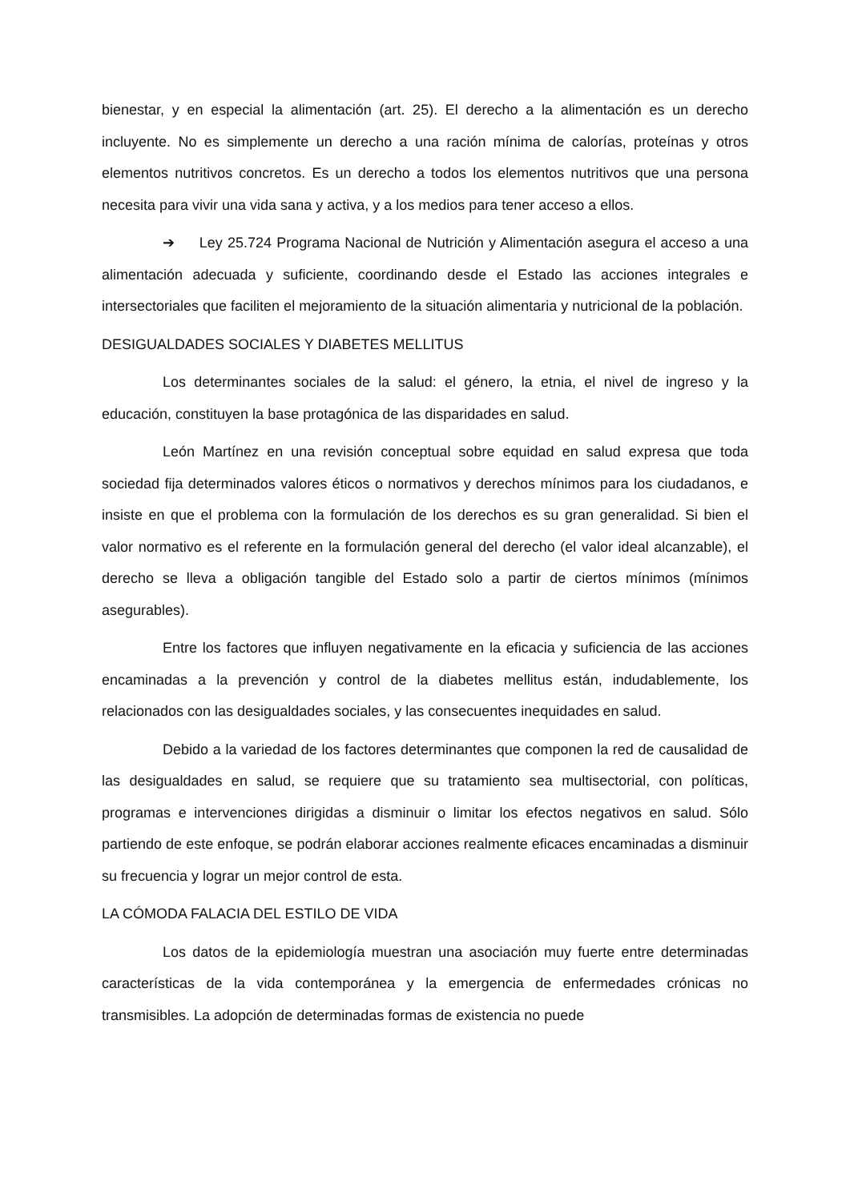bienestar, y en especial la alimentación (art. 25). El derecho a la alimentación es un derecho incluyente. No es simplemente un derecho a una ración mínima de calorías, proteínas y otros elementos nutritivos concretos. Es un derecho a todos los elementos nutritivos que una persona necesita para vivir una vida sana y activa, y a los medios para tener acceso a ellos.
➔ Ley 25.724 Programa Nacional de Nutrición y Alimentación asegura el acceso a una alimentación adecuada y suficiente, coordinando desde el Estado las acciones integrales e intersectoriales que faciliten el mejoramiento de la situación alimentaria y nutricional de la población.
DESIGUALDADES SOCIALES Y DIABETES MELLITUS
Los determinantes sociales de la salud: el género, la etnia, el nivel de ingreso y la educación, constituyen la base protagónica de las disparidades en salud.
León Martínez en una revisión conceptual sobre equidad en salud expresa que toda sociedad fija determinados valores éticos o normativos y derechos mínimos para los ciudadanos, e insiste en que el problema con la formulación de los derechos es su gran generalidad. Si bien el valor normativo es el referente en la formulación general del derecho (el valor ideal alcanzable), el derecho se lleva a obligación tangible del Estado solo a partir de ciertos mínimos (mínimos asegurables).
Entre los factores que influyen negativamente en la eficacia y suficiencia de las acciones encaminadas a la prevención y control de la diabetes mellitus están, indudablemente, los relacionados con las desigualdades sociales, y las consecuentes inequidades en salud.
Debido a la variedad de los factores determinantes que componen la red de causalidad de las desigualdades en salud, se requiere que su tratamiento sea multisectorial, con políticas, programas e intervenciones dirigidas a disminuir o limitar los efectos negativos en salud. Sólo partiendo de este enfoque, se podrán elaborar acciones realmente eficaces encaminadas a disminuir su frecuencia y lograr un mejor control de esta.
LA CÓMODA FALACIA DEL ESTILO DE VIDA
Los datos de la epidemiología muestran una asociación muy fuerte entre determinadas características de la vida contemporánea y la emergencia de enfermedades crónicas no transmisibles. La adopción de determinadas formas de existencia no puede